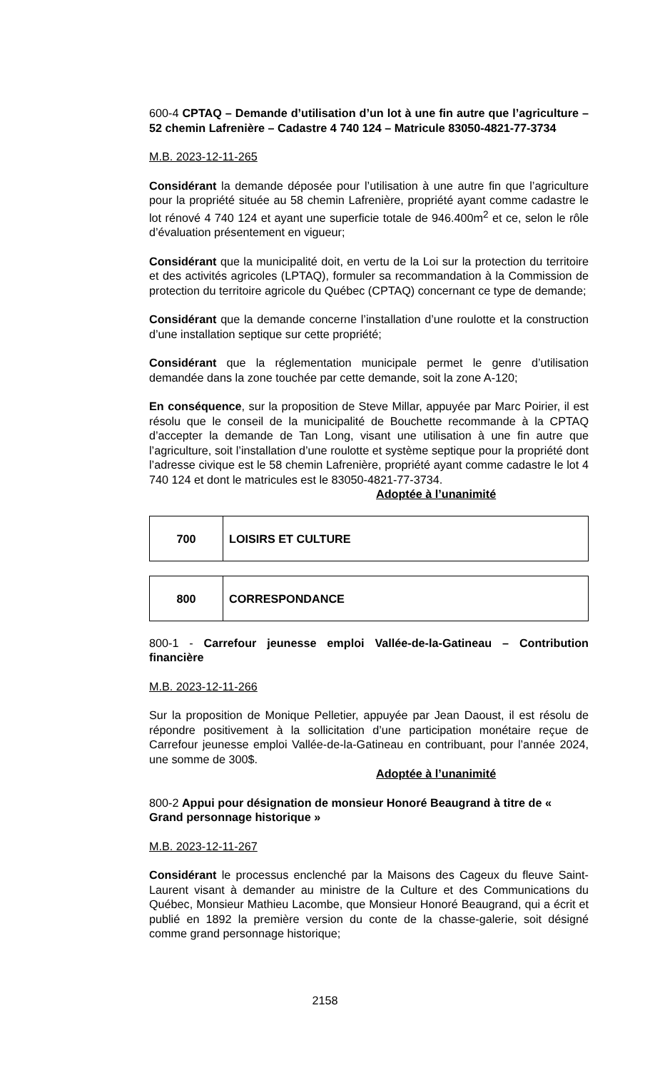600-4 CPTAQ – Demande d’utilisation d’un lot à une fin autre que l’agriculture – 52 chemin Lafrenière – Cadastre 4 740 124 – Matricule 83050-4821-77-3734
M.B. 2023-12-11-265
Considérant la demande déposée pour l’utilisation à une autre fin que l’agriculture pour la propriété située au 58 chemin Lafrenière, propriété ayant comme cadastre le lot rénové 4 740 124 et ayant une superficie totale de 946.400m<sup>2</sup> et ce, selon le rôle d’évaluation présentement en vigueur;
Considérant que la municipalité doit, en vertu de la Loi sur la protection du territoire et des activités agricoles (LPTAQ), formuler sa recommandation à la Commission de protection du territoire agricole du Québec (CPTAQ) concernant ce type de demande;
Considérant que la demande concerne l’installation d’une roulotte et la construction d’une installation septique sur cette propriété;
Considérant que la réglementation municipale permet le genre d’utilisation demandée dans la zone touchée par cette demande, soit la zone A-120;
En conséquence, sur la proposition de Steve Millar, appuyée par Marc Poirier, il est résolu que le conseil de la municipalité de Bouchette recommande à la CPTAQ d’accepter la demande de Tan Long, visant une utilisation à une fin autre que l’agriculture, soit l’installation d’une roulotte et système septique pour la propriété dont l’adresse civique est le 58 chemin Lafrenière, propriété ayant comme cadastre le lot 4 740 124 et dont le matricules est le 83050-4821-77-3734.
Adoptée à l’unanimité
| 700 | LOISIRS ET CULTURE |
| 800 | CORRESPONDANCE |
800-1 - Carrefour jeunesse emploi Vallée-de-la-Gatineau – Contribution financière
M.B. 2023-12-11-266
Sur la proposition de Monique Pelletier, appuyée par Jean Daoust, il est résolu de répondre positivement à la sollicitation d’une participation monétaire reçue de Carrefour jeunesse emploi Vallée-de-la-Gatineau en contribuant, pour l’année 2024, une somme de 300$.
Adoptée à l’unanimité
800-2 Appui pour désignation de monsieur Honoré Beaugrand à titre de « Grand personnage historique »
M.B. 2023-12-11-267
Considérant le processus enclenché par la Maisons des Cageux du fleuve Saint-Laurent visant à demander au ministre de la Culture et des Communications du Québec, Monsieur Mathieu Lacombe, que Monsieur Honoré Beaugrand, qui a écrit et publié en 1892 la première version du conte de la chasse-galerie, soit désigné comme grand personnage historique;
2158